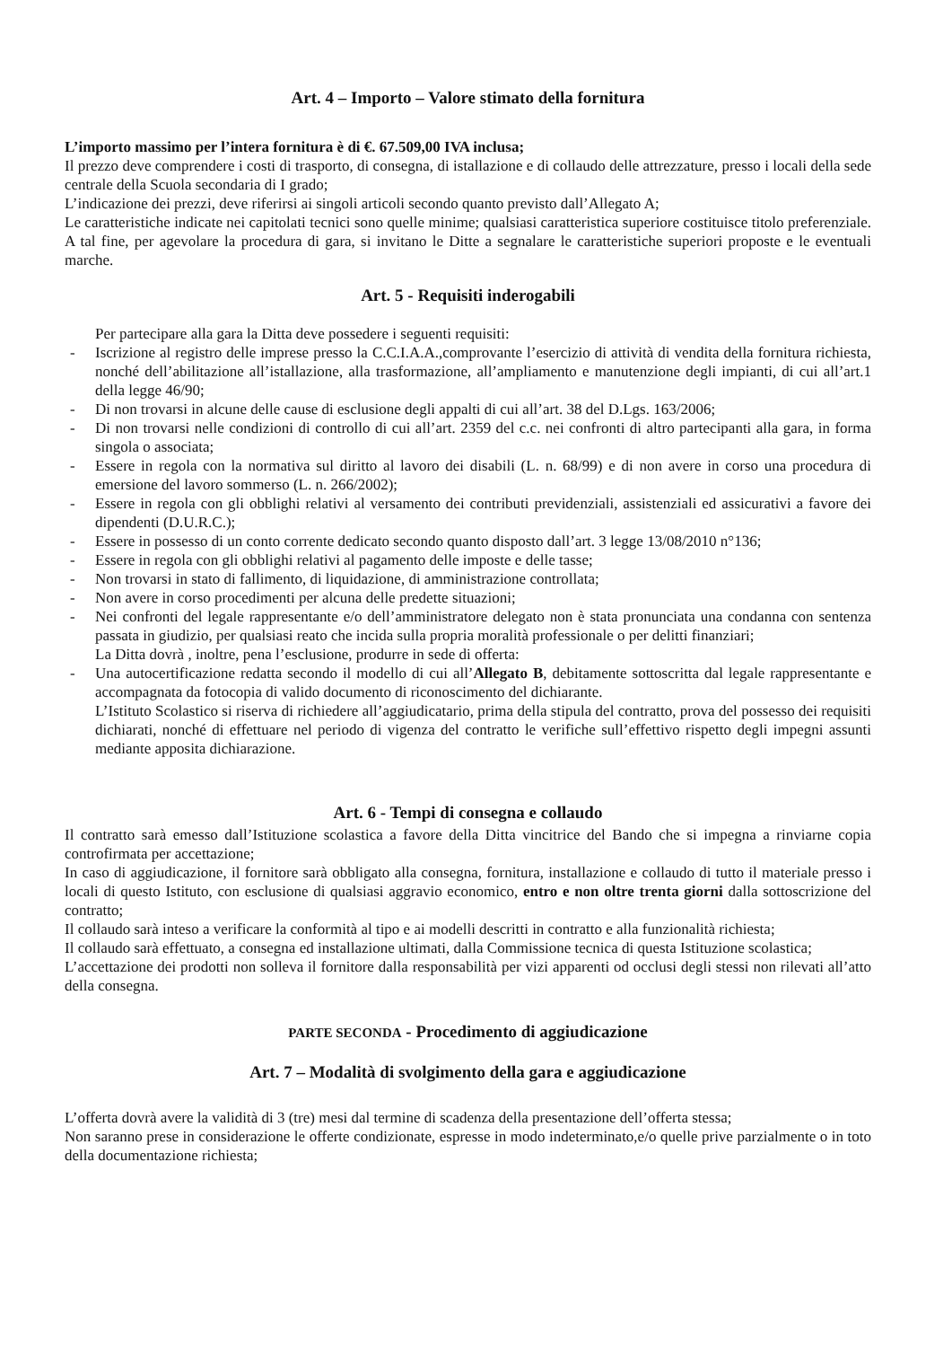Art. 4 – Importo – Valore stimato della fornitura
L’importo massimo per l’intera fornitura è di €. 67.509,00 IVA inclusa;
Il prezzo deve comprendere i costi di trasporto, di consegna, di istallazione e di collaudo delle attrezzature, presso i locali della sede centrale della Scuola secondaria di I grado;
L’indicazione dei prezzi, deve riferirsi ai singoli articoli secondo quanto previsto dall’Allegato A;
Le caratteristiche indicate nei capitolati tecnici sono quelle minime; qualsiasi caratteristica superiore costituisce titolo preferenziale. A tal fine, per agevolare la procedura di gara, si invitano le Ditte a segnalare le caratteristiche superiori proposte e le eventuali marche.
Art. 5 - Requisiti inderogabili
Per partecipare alla gara la Ditta deve possedere i seguenti requisiti:
- Iscrizione al registro delle imprese presso la C.C.I.A.A.,comprovante l’esercizio di attività di vendita della fornitura richiesta, nonché dell’abilitazione all’istallazione, alla trasformazione, all’ampliamento e manutenzione degli impianti, di cui all’art.1 della legge 46/90;
- Di non trovarsi in alcune delle cause di esclusione degli appalti di cui all’art. 38 del D.Lgs. 163/2006;
- Di non trovarsi nelle condizioni di controllo di cui all’art. 2359 del c.c. nei confronti di altro partecipanti alla gara, in forma singola o associata;
- Essere in regola con la normativa sul diritto al lavoro dei disabili (L. n. 68/99) e di non avere in corso una procedura di emersione del lavoro sommerso (L. n. 266/2002);
- Essere in regola con gli obblighi relativi al versamento dei contributi previdenziali, assistenziali ed assicurativi a favore dei dipendenti (D.U.R.C.);
- Essere in possesso di un conto corrente dedicato secondo quanto disposto dall’art. 3 legge 13/08/2010 n°136;
- Essere in regola con gli obblighi relativi al pagamento delle imposte e delle tasse;
- Non trovarsi in stato di fallimento, di liquidazione, di amministrazione controllata;
- Non avere in corso procedimenti per alcuna delle predette situazioni;
- Nei confronti del legale rappresentante e/o dell’amministratore delegato non è stata pronunciata una condanna con sentenza passata in giudizio, per qualsiasi reato che incida sulla propria moralità professionale o per delitti finanziari;
La Ditta dovrà , inoltre, pena l’esclusione, produrre in sede di offerta:
- Una autocertificazione redatta secondo il modello di cui all’Allegato B, debitamente sottoscritta dal legale rappresentante e accompagnata da fotocopia di valido documento di riconoscimento del dichiarante.
L’Istituto Scolastico si riserva di richiedere all’aggiudicatario, prima della stipula del contratto, prova del possesso dei requisiti dichiarati, nonché di effettuare nel periodo di vigenza del contratto le verifiche sull’effettivo rispetto degli impegni assunti mediante apposita dichiarazione.
Art. 6 - Tempi di consegna e collaudo
Il contratto sarà emesso dall’Istituzione scolastica a favore della Ditta vincitrice del Bando che si impegna a rinviarne copia controfirmata per accettazione;
In caso di aggiudicazione, il fornitore sarà obbligato alla consegna, fornitura, installazione e collaudo di tutto il materiale presso i locali di questo Istituto, con esclusione di qualsiasi aggravio economico, entro e non oltre trenta giorni dalla sottoscrizione del contratto;
Il collaudo sarà inteso a verificare la conformità al tipo e ai modelli descritti in contratto e alla funzionalità richiesta;
Il collaudo sarà effettuato, a consegna ed installazione ultimati, dalla Commissione tecnica di questa Istituzione scolastica;
L’accettazione dei prodotti non solleva il fornitore dalla responsabilità per vizi apparenti od occlusi degli stessi non rilevati all’atto della consegna.
PARTE SECONDA - Procedimento di aggiudicazione
Art. 7 – Modalità di svolgimento della gara e aggiudicazione
L’offerta dovrà avere la validità di 3 (tre) mesi dal termine di scadenza della presentazione dell’offerta stessa;
Non saranno prese in considerazione le offerte condizionate, espresse in modo indeterminato,e/o quelle prive parzialmente o in toto della documentazione richiesta;